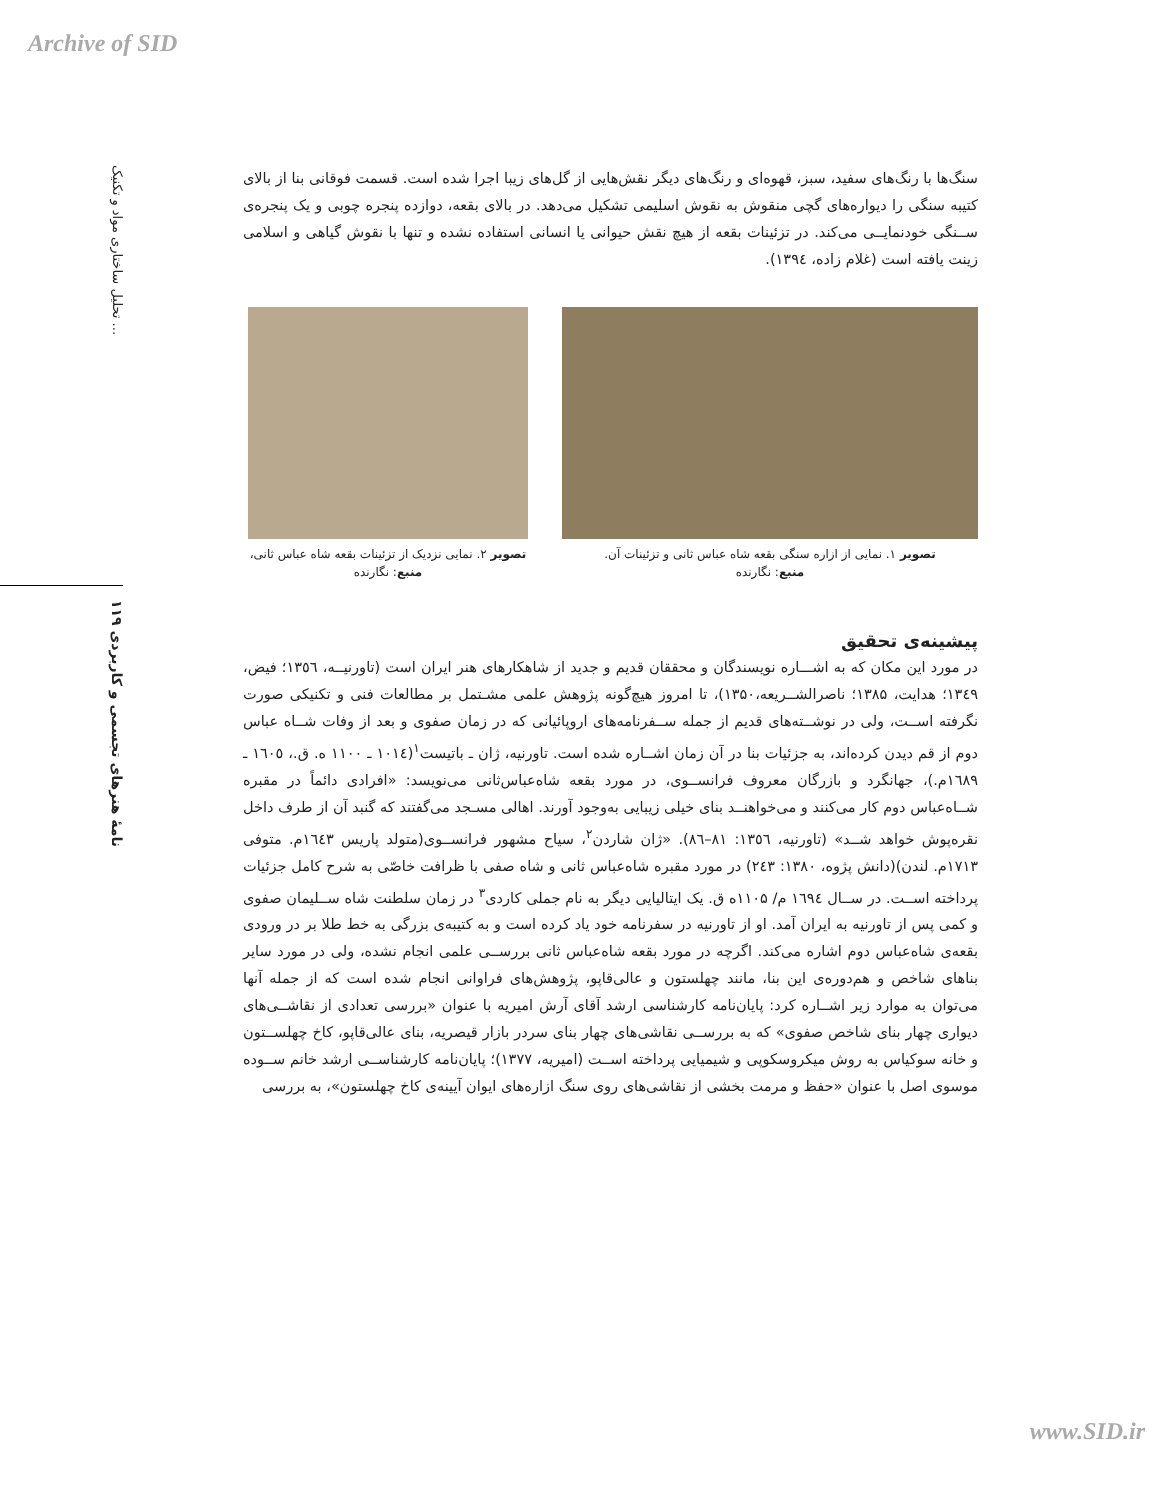Archive of SID
تحلیل ساختاری مواد و تکنیک ...
نامهٔ هنرهای تجسمی و کاربردی ۱۱۹
سنگ‌ها با رنگ‌های سفید، سبز، قهوه‌ای و رنگ‌های دیگر نقش‌هایی از گل‌های زیبا اجرا شده است. قسمت فوقانی بنا از بالای کتیبه سنگی را دیواره‌های گچی منقوش به نقوش اسلیمی تشکیل می‌دهد. در بالای بقعه، دوازده پنجره چوبی و یک پنجره‌ی ســنگی خودنمایــی می‌کند. در تزئینات بقعه از هیچ نقش حیوانی یا انسانی استفاده نشده و تنها با نقوش گیاهی و اسلامی زینت یافته است (غلام زاده، ۱۳۹٤).
تصویر ۱. نمایی از ازاره سنگی بقعه شاه عباس ثانی و تزئینات آن.
منبع: نگارنده
تصویر ۲. نمایی نزدیک از تزئینات بقعه شاه عباس ثانی، منبع: نگارنده
پیشینه‌ی تحقیق
در مورد این مکان که به اشـــاره نویسندگان و محققان قدیم و جدید از شاهکارهای هنر ایران است (تاورنیــه، ١٣٥٦؛ فیض، ۱۳٤۹؛ هدایت، ۱۳۸۵؛ ناصرالشــریعه،۱۳۵۰)، تا امروز هیچ‌گونه پژوهش علمی مشـتمل بر مطالعات فنی و تکنیکی صورت نگرفته اســت، ولی در نوشــته‌های قدیم از جمله ســفرنامه‌های اروپائیانی که در زمان صفوی و بعد از وفات شــاه عباس دوم از قم دیدن کرده‌اند، به جزئیات بنا در آن زمان اشــاره شده است. تاورنیه، ژان ـ باتیست<sup>۱</sup>(۱۰۱٤ ـ ۱۱۰۰ ه. ق.، ١٦٠٥ ـ ١٦٨٩م.)، جهانگرد و بازرگان معروف فرانســوی، در مورد بقعه شاه‌عباس‌ثانی می‌نویسد: «افرادی دائماً در مقبره شــاه‌عباس دوم کار می‌کنند و می‌خواهنــد بنای خیلی زیبایی به‌وجود آورند. اهالی مسـجد می‌گفتند که گنبد آن از طرف داخل نقره‌پوش خواهد شــد» (تاورنیه، ١٣٥٦: ٨١–٨٦). «ژان شاردن<sup>۲</sup>، سیاح مشهور فرانســوی(متولد پاریس ١٦٤٣م. متوفی ۱۷۱۳م. لندن)(دانش پژوه، ۱۳۸۰: ٢٤٣) در مورد مقبره شاه‌عباس ثانی و شاه صفی با ظرافت خاصّی به شرح کامل جزئیات پرداخته اســت. در ســال ١٦٩٤ م/ ۱۱۰۵ه ق. یک ایتالیایی دیگر به نام جملی کاردی<sup>۳</sup> در زمان سلطنت شاه ســلیمان صفوی و کمی پس از تاورنیه به ایران آمد. او از تاورنیه در سفرنامه خود یاد کرده است و به کتیبه‌ی بزرگی به خط طلا بر در ورودی بقعه‌ی شاه‌عباس دوم اشاره می‌کند. اگرچه در مورد بقعه شاه‌عباس ثانی بررســی علمی انجام نشده، ولی در مورد سایر بناهای شاخص و هم‌دوره‌ی این بنا، مانند چهلستون و عالی‌قاپو، پژوهش‌های فراوانی انجام شده است که از جمله آنها می‌توان به موارد زیر اشــاره کرد: پایان‌نامه کارشناسی ارشد آقای آرش امیریه با عنوان «بررسی تعدادی از نقاشــی‌های دیواری چهار بنای شاخص صفوی» که به بررســی نقاشی‌های چهار بنای سردر بازار قیصریه، بنای عالی‌قاپو، کاخ چهلســتون و خانه سوکیاس به روش میکروسکوپی و شیمیایی پرداخته اســت (امیریه، ۱۳۷۷)؛ پایان‌نامه کارشناســی ارشد خانم ســوده موسوی اصل با عنوان «حفظ و مرمت بخشی از نقاشی‌های روی سنگ ازاره‌های ایوان آیینه‌ی کاخ چهلستون»، به بررسی
www.SID.ir